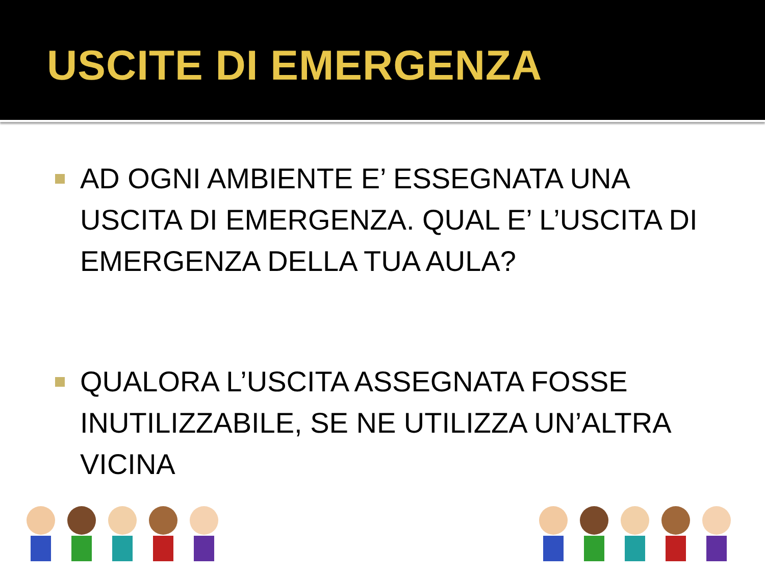USCITE DI EMERGENZA
AD OGNI AMBIENTE E’ ESSEGNATA UNA USCITA DI EMERGENZA. QUAL E’ L’USCITA DI EMERGENZA DELLA TUA AULA?
QUALORA L’USCITA ASSEGNATA FOSSE INUTILIZZABILE, SE NE UTILIZZA UN’ALTRA VICINA